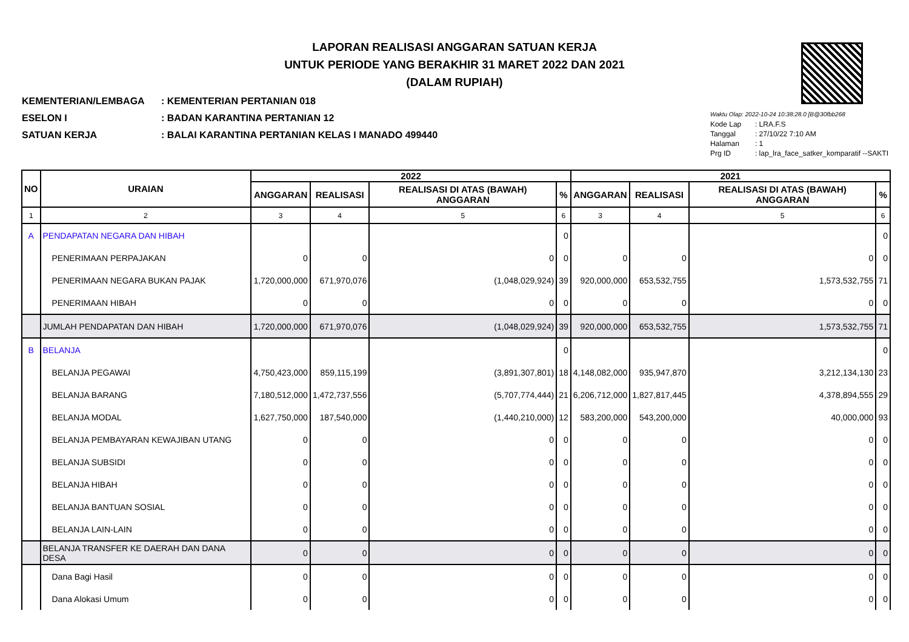LAPORAN REALISASI ANGGARAN SATUAN KERJA
UNTUK PERIODE YANG BERAKHIR 31 MARET 2022 DAN 2021
(DALAM RUPIAH)
KEMENTERIAN/LEMBAGA: KEMENTERIAN PERTANIAN 018
ESELON I: BADAN KARANTINA PERTANIAN 12
SATUAN KERJA: BALAI KARANTINA PERTANIAN KELAS I MANADO 499440
Waktu Olap: 2022-10-24 10:38:28.0 [B@30fbb268
Kode Lap: LRA.F.S
Tanggal: 27/10/22 7:10 AM
Halaman: 1
Prg ID: lap_lra_face_satker_komparatif --SAKTI
| NO | URAIAN | 2022 | | | | 2021 | | | |
| --- | --- | --- | --- | --- | --- | --- | --- | --- | --- |
| | | ANGGARAN | REALISASI | REALISASI DI ATAS (BAWAH) ANGGARAN | % | ANGGARAN | REALISASI | REALISASI DI ATAS (BAWAH) ANGGARAN | % |
| 1 | 2 | 3 | 4 | 5 | 6 | 3 | 4 | 5 | 6 |
| A | PENDAPATAN NEGARA DAN HIBAH | | | | 0 | | | | 0 |
| | PENERIMAAN PERPAJAKAN | 0 | 0 | 0 | 0 | 0 | 0 | 0 | 0 |
| | PENERIMAAN NEGARA BUKAN PAJAK | 1,720,000,000 | 671,970,076 | (1,048,029,924) | 39 | 920,000,000 | 653,532,755 | 1,573,532,755 | 71 |
| | PENERIMAAN HIBAH | 0 | 0 | 0 | 0 | 0 | 0 | 0 | 0 |
| | JUMLAH PENDAPATAN DAN HIBAH | 1,720,000,000 | 671,970,076 | (1,048,029,924) | 39 | 920,000,000 | 653,532,755 | 1,573,532,755 | 71 |
| B | BELANJA | | | | 0 | | | | 0 |
| | BELANJA PEGAWAI | 4,750,423,000 | 859,115,199 | (3,891,307,801) | 18 | 4,148,082,000 | 935,947,870 | 3,212,134,130 | 23 |
| | BELANJA BARANG | 7,180,512,000 | 1,472,737,556 | (5,707,774,444) | 21 | 6,206,712,000 | 1,827,817,445 | 4,378,894,555 | 29 |
| | BELANJA MODAL | 1,627,750,000 | 187,540,000 | (1,440,210,000) | 12 | 583,200,000 | 543,200,000 | 40,000,000 | 93 |
| | BELANJA PEMBAYARAN KEWAJIBAN UTANG | 0 | 0 | 0 | 0 | 0 | 0 | 0 | 0 |
| | BELANJA SUBSIDI | 0 | 0 | 0 | 0 | 0 | 0 | 0 | 0 |
| | BELANJA HIBAH | 0 | 0 | 0 | 0 | 0 | 0 | 0 | 0 |
| | BELANJA BANTUAN SOSIAL | 0 | 0 | 0 | 0 | 0 | 0 | 0 | 0 |
| | BELANJA LAIN-LAIN | 0 | 0 | 0 | 0 | 0 | 0 | 0 | 0 |
| | BELANJA TRANSFER KE DAERAH DAN DANA DESA | 0 | 0 | 0 | 0 | 0 | 0 | 0 | 0 |
| | Dana Bagi Hasil | 0 | 0 | 0 | 0 | 0 | 0 | 0 | 0 |
| | Dana Alokasi Umum | 0 | 0 | 0 | 0 | 0 | 0 | 0 | 0 |